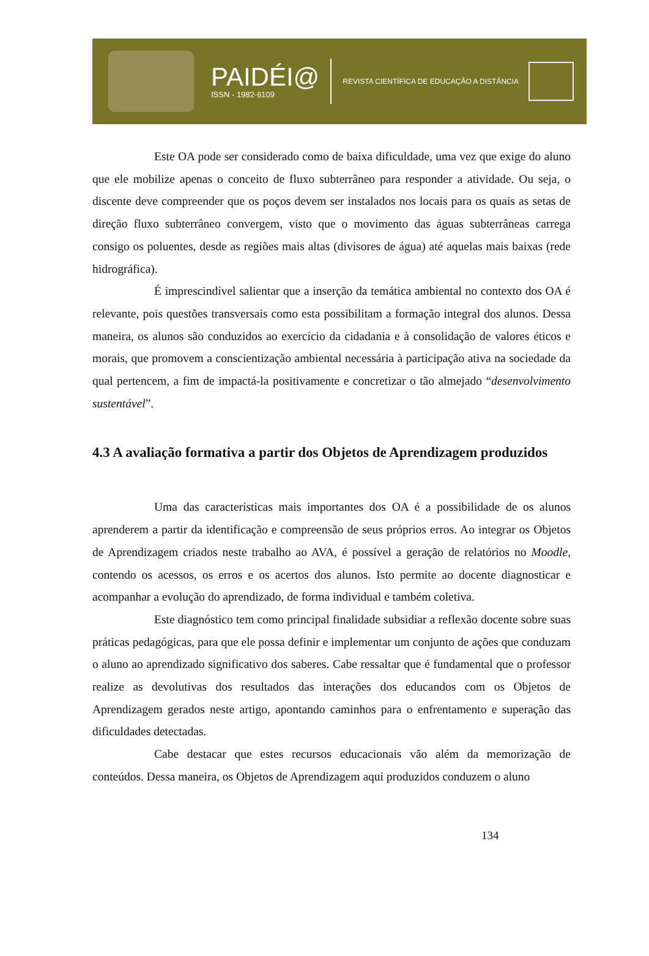PAIDÉI@
ISSN - 1982-6109
REVISTA CIENTÍFICA DE EDUCAÇÃO A DISTÂNCIA
Este OA pode ser considerado como de baixa dificuldade, uma vez que exige do aluno que ele mobilize apenas o conceito de fluxo subterrâneo para responder a atividade. Ou seja, o discente deve compreender que os poços devem ser instalados nos locais para os quais as setas de direção fluxo subterrâneo convergem, visto que o movimento das águas subterrâneas carrega consigo os poluentes, desde as regiões mais altas (divisores de água) até aquelas mais baixas (rede hidrográfica).
É imprescindível salientar que a inserção da temática ambiental no contexto dos OA é relevante, pois questões transversais como esta possibilitam a formação integral dos alunos. Dessa maneira, os alunos são conduzidos ao exercício da cidadania e à consolidação de valores éticos e morais, que promovem a conscientização ambiental necessária à participação ativa na sociedade da qual pertencem, a fim de impactá-la positivamente e concretizar o tão almejado “desenvolvimento sustentável”.
4.3 A avaliação formativa a partir dos Objetos de Aprendizagem produzidos
Uma das características mais importantes dos OA é a possibilidade de os alunos aprenderem a partir da identificação e compreensão de seus próprios erros. Ao integrar os Objetos de Aprendizagem criados neste trabalho ao AVA, é possível a geração de relatórios no Moodle, contendo os acessos, os erros e os acertos dos alunos. Isto permite ao docente diagnosticar e acompanhar a evolução do aprendizado, de forma individual e também coletiva.
Este diagnóstico tem como principal finalidade subsidiar a reflexão docente sobre suas práticas pedagógicas, para que ele possa definir e implementar um conjunto de ações que conduzam o aluno ao aprendizado significativo dos saberes. Cabe ressaltar que é fundamental que o professor realize as devolutivas dos resultados das interações dos educandos com os Objetos de Aprendizagem gerados neste artigo, apontando caminhos para o enfrentamento e superação das dificuldades detectadas.
Cabe destacar que estes recursos educacionais vão além da memorização de conteúdos. Dessa maneira, os Objetos de Aprendizagem aqui produzidos conduzem o aluno
134